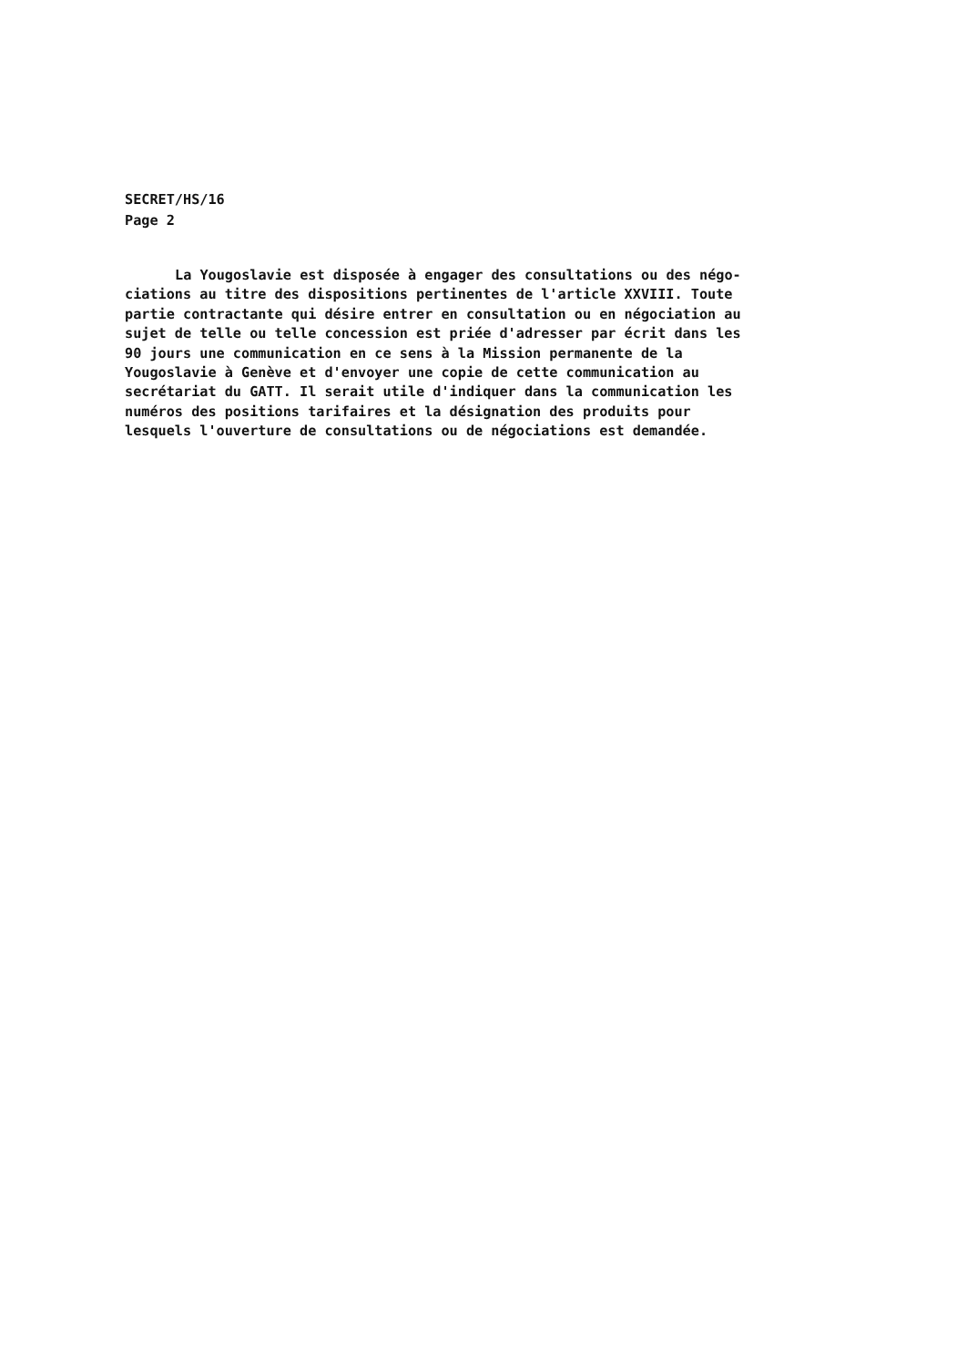SECRET/HS/16
Page 2
La Yougoslavie est disposée à engager des consultations ou des négo-
ciations au titre des dispositions pertinentes de l'article XXVIII. Toute
partie contractante qui désire entrer en consultation ou en négociation au
sujet de telle ou telle concession est priée d'adresser par écrit dans les
90 jours une communication en ce sens à la Mission permanente de la
Yougoslavie à Genève et d'envoyer une copie de cette communication au
secrétariat du GATT. Il serait utile d'indiquer dans la communication les
numéros des positions tarifaires et la désignation des produits pour
lesquels l'ouverture de consultations ou de négociations est demandée.